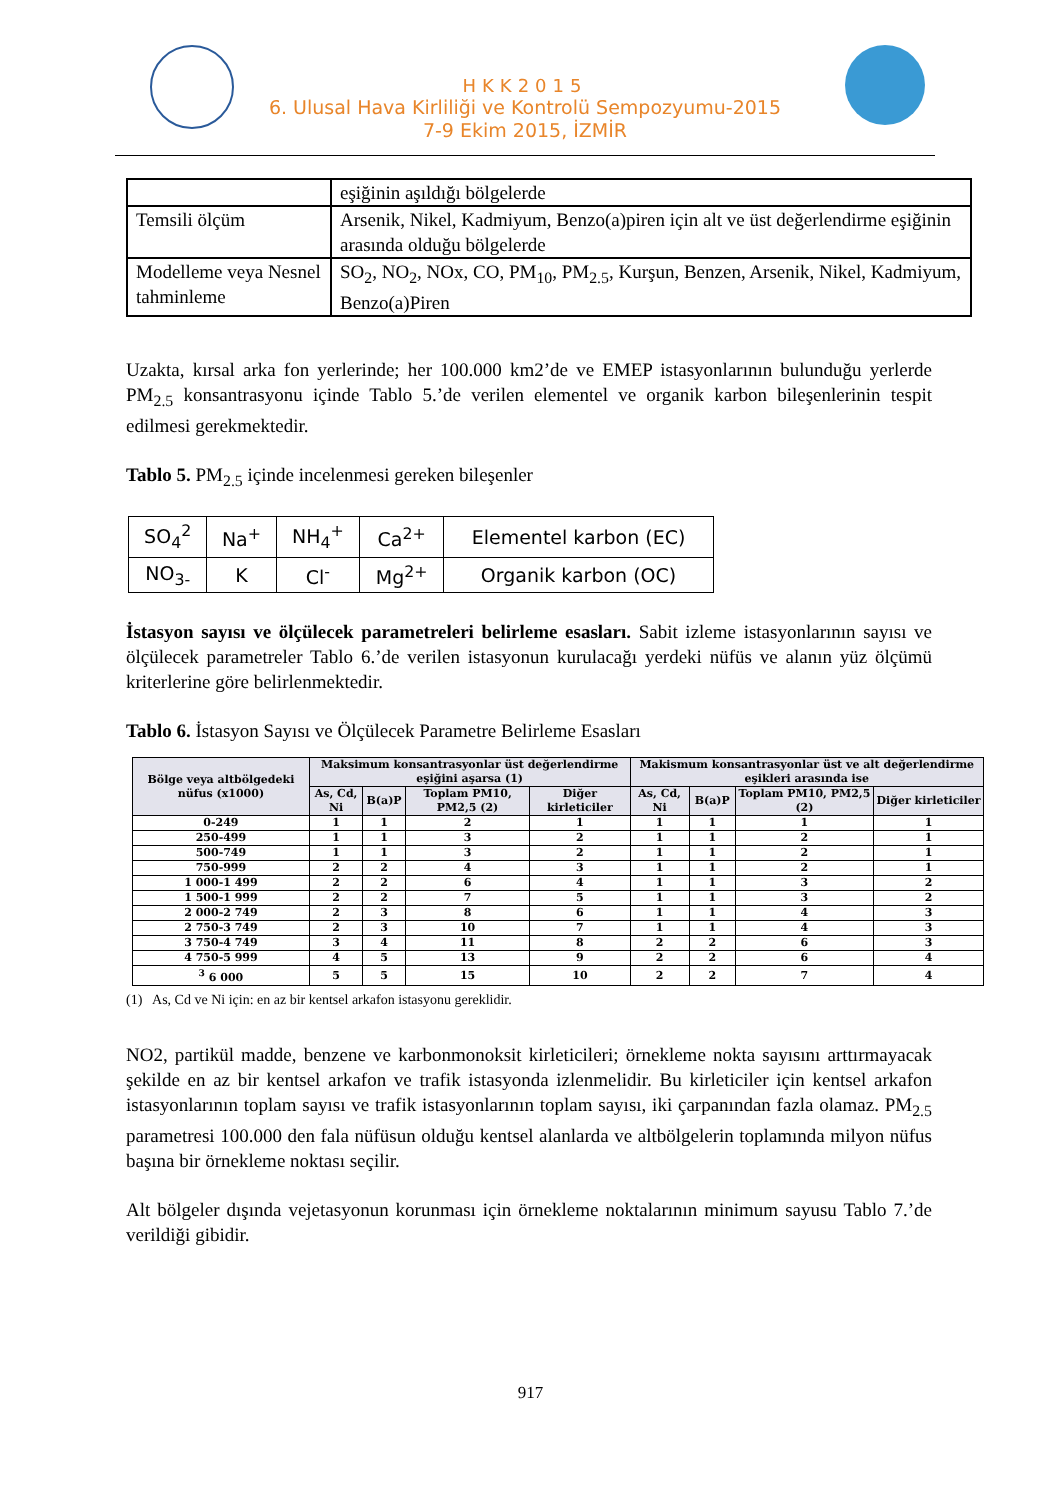HKK2015
6. Ulusal Hava Kirliliği ve Kontrolü Sempozyumu-2015
7-9 Ekim 2015, İZMİR
| | eşiğinin aşıldığı bölgelerde |
| Temsili ölçüm | Arsenik, Nikel, Kadmiyum, Benzo(a)piren için alt ve üst değerlendirme eşiğinin arasında olduğu bölgelerde |
| Modelleme veya Nesnel tahminleme | SO<sub>2</sub>, NO<sub>2</sub>, NOx, CO, PM<sub>10</sub>, PM<sub>2.5</sub>, Kurşun, Benzen, Arsenik, Nikel, Kadmiyum, Benzo(a)Piren |
Uzakta, kırsal arka fon yerlerinde; her 100.000 km2’de ve EMEP istasyonlarının bulunduğu yerlerde PM<sub>2.5</sub> konsantrasyonu içinde Tablo 5.’de verilen elementel ve organik karbon bileşenlerinin tespit edilmesi gerekmektedir.
Tablo 5. PM<sub>2.5</sub> içinde incelenmesi gereken bileşenler
| SO<sub>4</sub><sup>2</sup> | Na<sup>+</sup> | NH<sub>4</sub><sup>+</sup> | Ca<sup>2+</sup> | Elementel karbon (EC) |
| NO<sub>3-</sub> | K | Cl<sup>-</sup> | Mg<sup>2+</sup> | Organik karbon (OC) |
İstasyon sayısı ve ölçülecek parametreleri belirleme esasları. Sabit izleme istasyonlarının sayısı ve ölçülecek parametreler Tablo 6.’de verilen istasyonun kurulacağı yerdeki nüfüs ve alanın yüz ölçümü kriterlerine göre belirlenmektedir.
Tablo 6. İstasyon Sayısı ve Ölçülecek Parametre Belirleme Esasları
| Bölge veya altbölgedeki nüfus (x1000) | Maksimum konsantrasyonlar üst değerlendirme eşiğini aşarsa (1) | | | | Makismum konsantrasyonlar üst ve alt değerlendirme eşikleri arasında ise | | | |
| --- | --- | --- | --- | --- | --- | --- | --- | --- |
| | As, Cd, Ni | B(a)P | Toplam PM10, PM2,5 (2) | Diğer kirleticiler | As, Cd, Ni | B(a)P | Toplam PM10, PM2,5 (2) | Diğer kirleticiler |
| 0-249 | 1 | 1 | 2 | 1 | 1 | 1 | 1 | 1 |
| 250-499 | 1 | 1 | 3 | 2 | 1 | 1 | 2 | 1 |
| 500-749 | 1 | 1 | 3 | 2 | 1 | 1 | 2 | 1 |
| 750-999 | 2 | 2 | 4 | 3 | 1 | 1 | 2 | 1 |
| 1 000-1 499 | 2 | 2 | 6 | 4 | 1 | 1 | 3 | 2 |
| 1 500-1 999 | 2 | 2 | 7 | 5 | 1 | 1 | 3 | 2 |
| 2 000-2 749 | 2 | 3 | 8 | 6 | 1 | 1 | 4 | 3 |
| 2 750-3 749 | 2 | 3 | 10 | 7 | 1 | 1 | 4 | 3 |
| 3 750-4 749 | 3 | 4 | 11 | 8 | 2 | 2 | 6 | 3 |
| 4 750-5 999 | 4 | 5 | 13 | 9 | 2 | 2 | 6 | 4 |
| <sup>3</sup> 6 000 | 5 | 5 | 15 | 10 | 2 | 2 | 7 | 4 |
(1) As, Cd ve Ni için: en az bir kentsel arkafon istasyonu gereklidir.
NO2, partikül madde, benzene ve karbonmonoksit kirleticileri; örnekleme nokta sayısını arttırmayacak şekilde en az bir kentsel arkafon ve trafik istasyonda izlenmelidir. Bu kirleticiler için kentsel arkafon istasyonlarının toplam sayısı ve trafik istasyonlarının toplam sayısı, iki çarpanından fazla olamaz. PM<sub>2.5</sub> parametresi 100.000 den fala nüfüsun olduğu kentsel alanlarda ve altbölgelerin toplamında milyon nüfus başına bir örnekleme noktası seçilir.
Alt bölgeler dışında vejetasyonun korunması için örnekleme noktalarının minimum sayusu Tablo 7.’de verildiği gibidir.
917